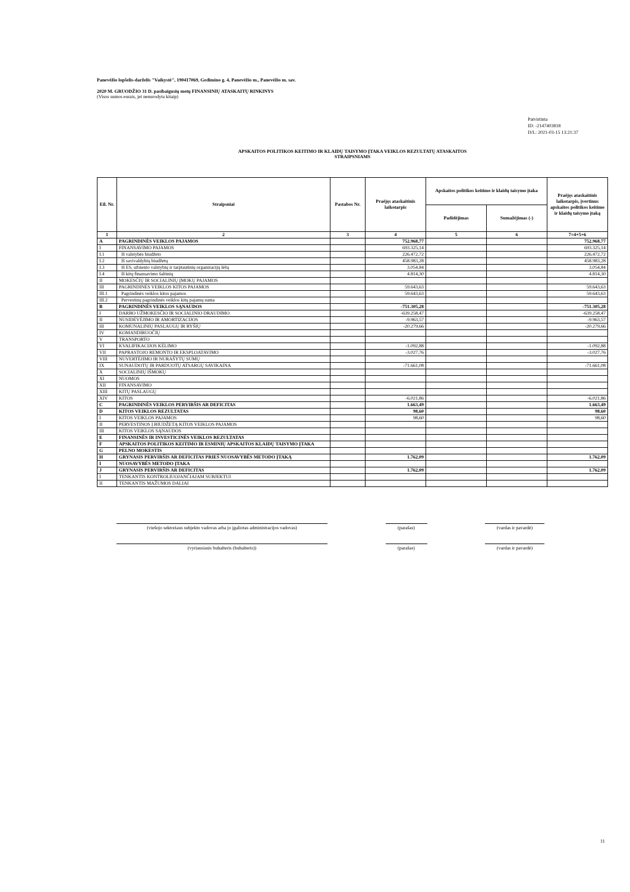Panevėžio lopšelis-darželis "Vaikystė", 190417069, Gedimino g. 4, Panevėžio m., Panevėžio m. sav.
2020 M. GRUODŽIO 31 D. pasibaigusių metų FINANSINIŲ ATASKAITŲ RINKINYS
(Visos sumos eurais, jei nenurodyta kitaip)
Patvirtinta
ID: -2147403818
D/L: 2021-03-15 13:21:37
APSKAITOS POLITIKOS KEITIMO IR KLAIDŲ TAISYMO ĮTAKA VEIKLOS REZULTATŲ ATASKAITOS
STRAIPSNIAMS
| Eil. Nr. | Straipsniai | Pastabos Nr. | Praėjęs ataskaitinis laikotarpis | Apskaitos politikos keitimo ir klaidų taisymo įtaka | | Praėjęs ataskaitinis laikotarpis, įvertinus apskaitos politikos keitimo ir klaidų taisymo įtaką |
| --- | --- | --- | --- | --- | --- | --- |
| | | | | Padidėjimas | Sumažėjimas (-) | |
| 1 | 2 | 3 | 4 | 5 | 6 | 7=4+5+6 |
| A | PAGRINDINĖS VEIKLOS PAJAMOS | | 752.968,77 | | | 752.968,77 |
| I | FINANSAVIMO PAJAMOS | | 693.325,14 | | | 693.325,14 |
| I.1 | Iš valstybės biudžeto | | 226.472,72 | | | 226.472,72 |
| I.2 | Iš savivaldybių biudžetų | | 458.983,28 | | | 458.983,28 |
| I.3 | Iš ES, užsienio valstybių ir tarptautinių organizacijų lėšų | | 3.054,84 | | | 3.054,84 |
| I.4 | Iš kitų finansavimo šaltinių | | 4.814,30 | | | 4.814,30 |
| II | MOKESČIŲ IR SOCIALINIŲ ĮMOKŲ PAJAMOS | | | | | |
| III | PAGRINDINĖS VEIKLOS KITOS PAJAMOS | | 59.643,63 | | | 59.643,63 |
| III.1 | Pagrindinės veiklos kitos pajamos | | 59.643,63 | | | 59.643,63 |
| III.2 | Pervestinų pagrindinės veiklos kitų pajamų suma | | | | | |
| B | PAGRINDINĖS VEIKLOS SĄNAUDOS | | -751.305,28 | | | -751.305,28 |
| I | DARBO UŽMOKESČIO IR SOCIALINIO DRAUDIMO | | -639.258,47 | | | -639.258,47 |
| II | NUSIDĖVĖJIMO IR AMORTIZACIJOS | | -9.963,57 | | | -9.963,57 |
| III | KOMUNALINIŲ PASLAUGŲ IR RYŠIŲ | | -20.279,66 | | | -20.279,66 |
| IV | KOMANDIRUOČIŲ | | | | | |
| V | TRANSPORTO | | | | | |
| VI | KVALIFIKACIJOS KĖLIMO | | -1.092,88 | | | -1.092,88 |
| VII | PAPRASTOJO REMONTO IR EKSPLOATAVIMO | | -3.027,76 | | | -3.027,76 |
| VIII | NUVERTĖJIMO IR NURAŠYTŲ SUMŲ | | | | | |
| IX | SUNAUDOTŲ IR PARDUOTŲ ATSARGŲ SAVIKAINA | | -71.661,08 | | | -71.661,08 |
| X | SOCIALINIŲ IŠMOKŲ | | | | | |
| XI | NUOMOS | | | | | |
| XII | FINANSAVIMO | | | | | |
| XIII | KITŲ PASLAUGŲ | | | | | |
| XIV | KITOS | | -6.021,86 | | | -6.021,86 |
| C | PAGRINDINĖS VEIKLOS PERVIRŠIS AR DEFICITAS | | 1.663,49 | | | 1.663,49 |
| D | KITOS VEIKLOS REZULTATAS | | 98,60 | | | 98,60 |
| I | KITOS VEIKLOS PAJAMOS | | 98,60 | | | 98,60 |
| II | PERVESTINOS Į BIUDŽETĄ KITOS VEIKLOS PAJAMOS | | | | | |
| III | KITOS VEIKLOS SĄNAUDOS | | | | | |
| E | FINANSINĖS IR INVESTICINĖS VEIKLOS REZULTATAS | | | | | |
| F | APSKAITOS POLITIKOS KEITIMO IR ESMINIŲ APSKAITOS KLAIDŲ TAISYMO ĮTAKA | | | | | |
| G | PELNO MOKESTIS | | | | | |
| H | GRYNASIS PERVIRŠIS AR DEFICITAS PRIEŠ NUOSAVYBĖS METODO ĮTAKĄ | | 1.762,09 | | | 1.762,09 |
| I | NUOSAVYBĖS METODO ĮTAKA | | | | | |
| J | GRYNASIS PERVIRŠIS AR DEFICITAS | | 1.762,09 | | | 1.762,09 |
| I | TENKANTIS KONTROLIUOJANČIAJAM SUBJEKTUI | | | | | |
| II | TENKANTIS MAŽUMOS DALIAI | | | | | |
(viešojo sektoriaus subjekto vadovas arba jo įgaliotas administracijos vadovas)
(parašas) (vardas ir pavardė)
(vyriausiasis buhalteris (buhalteris)) (parašas) (vardas ir pavardė)
11